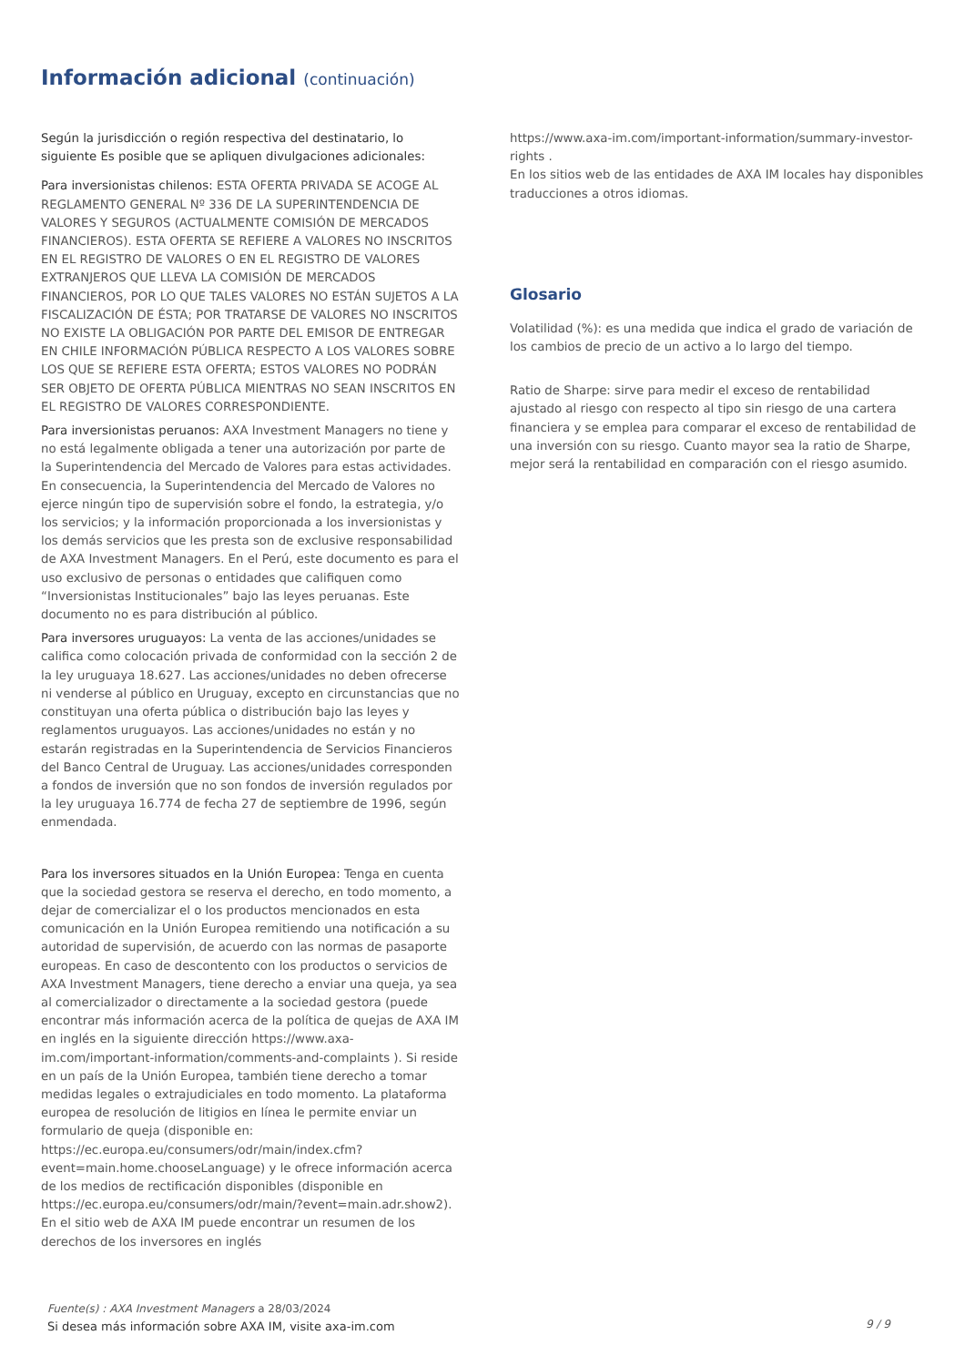Información adicional (continuación)
Según la jurisdicción o región respectiva del destinatario, lo siguiente Es posible que se apliquen divulgaciones adicionales:
Para inversionistas chilenos: ESTA OFERTA PRIVADA SE ACOGE AL REGLAMENTO GENERAL Nº 336 DE LA SUPERINTENDENCIA DE VALORES Y SEGUROS (ACTUALMENTE COMISIÓN DE MERCADOS FINANCIEROS). ESTA OFERTA SE REFIERE A VALORES NO INSCRITOS EN EL REGISTRO DE VALORES O EN EL REGISTRO DE VALORES EXTRANJEROS QUE LLEVA LA COMISIÓN DE MERCADOS FINANCIEROS, POR LO QUE TALES VALORES NO ESTÁN SUJETOS A LA FISCALIZACIÓN DE ÉSTA; POR TRATARSE DE VALORES NO INSCRITOS NO EXISTE LA OBLIGACIÓN POR PARTE DEL EMISOR DE ENTREGAR EN CHILE INFORMACIÓN PÚBLICA RESPECTO A LOS VALORES SOBRE LOS QUE SE REFIERE ESTA OFERTA; ESTOS VALORES NO PODRÁN SER OBJETO DE OFERTA PÚBLICA MIENTRAS NO SEAN INSCRITOS EN EL REGISTRO DE VALORES CORRESPONDIENTE.
Para inversionistas peruanos: AXA Investment Managers no tiene y no está legalmente obligada a tener una autorización por parte de la Superintendencia del Mercado de Valores para estas actividades. En consecuencia, la Superintendencia del Mercado de Valores no ejerce ningún tipo de supervisión sobre el fondo, la estrategia, y/o los servicios; y la información proporcionada a los inversionistas y los demás servicios que les presta son de exclusive responsabilidad de AXA Investment Managers. En el Perú, este documento es para el uso exclusivo de personas o entidades que califiquen como “Inversionistas Institucionales” bajo las leyes peruanas. Este documento no es para distribución al público.
Para inversores uruguayos: La venta de las acciones/unidades se califica como colocación privada de conformidad con la sección 2 de la ley uruguaya 18.627. Las acciones/unidades no deben ofrecerse ni venderse al público en Uruguay, excepto en circunstancias que no constituyan una oferta pública o distribución bajo las leyes y reglamentos uruguayos. Las acciones/unidades no están y no estarán registradas en la Superintendencia de Servicios Financieros del Banco Central de Uruguay. Las acciones/unidades corresponden a fondos de inversión que no son fondos de inversión regulados por la ley uruguaya 16.774 de fecha 27 de septiembre de 1996, según enmendada.
Para los inversores situados en la Unión Europea: Tenga en cuenta que la sociedad gestora se reserva el derecho, en todo momento, a dejar de comercializar el o los productos mencionados en esta comunicación en la Unión Europea remitiendo una notificación a su autoridad de supervisión, de acuerdo con las normas de pasaporte europeas. En caso de descontento con los productos o servicios de AXA Investment Managers, tiene derecho a enviar una queja, ya sea al comercializador o directamente a la sociedad gestora (puede encontrar más información acerca de la política de quejas de AXA IM en inglés en la siguiente dirección https://www.axa-im.com/important-information/comments-and-complaints ). Si reside en un país de la Unión Europea, también tiene derecho a tomar medidas legales o extrajudiciales en todo momento. La plataforma europea de resolución de litigios en línea le permite enviar un formulario de queja (disponible en: https://ec.europa.eu/consumers/odr/main/index.cfm?event=main.home.chooseLanguage) y le ofrece información acerca de los medios de rectificación disponibles (disponible en https://ec.europa.eu/consumers/odr/main/?event=main.adr.show2). En el sitio web de AXA IM puede encontrar un resumen de los derechos de los inversores en inglés
https://www.axa-im.com/important-information/summary-investor-rights .
En los sitios web de las entidades de AXA IM locales hay disponibles traducciones a otros idiomas.
Glosario
Volatilidad (%): es una medida que indica el grado de variación de los cambios de precio de un activo a lo largo del tiempo.
Ratio de Sharpe: sirve para medir el exceso de rentabilidad ajustado al riesgo con respecto al tipo sin riesgo de una cartera financiera y se emplea para comparar el exceso de rentabilidad de una inversión con su riesgo. Cuanto mayor sea la ratio de Sharpe, mejor será la rentabilidad en comparación con el riesgo asumido.
Fuente(s) : AXA Investment Managers a 28/03/2024
Si desea más información sobre AXA IM, visite axa-im.com
9 / 9